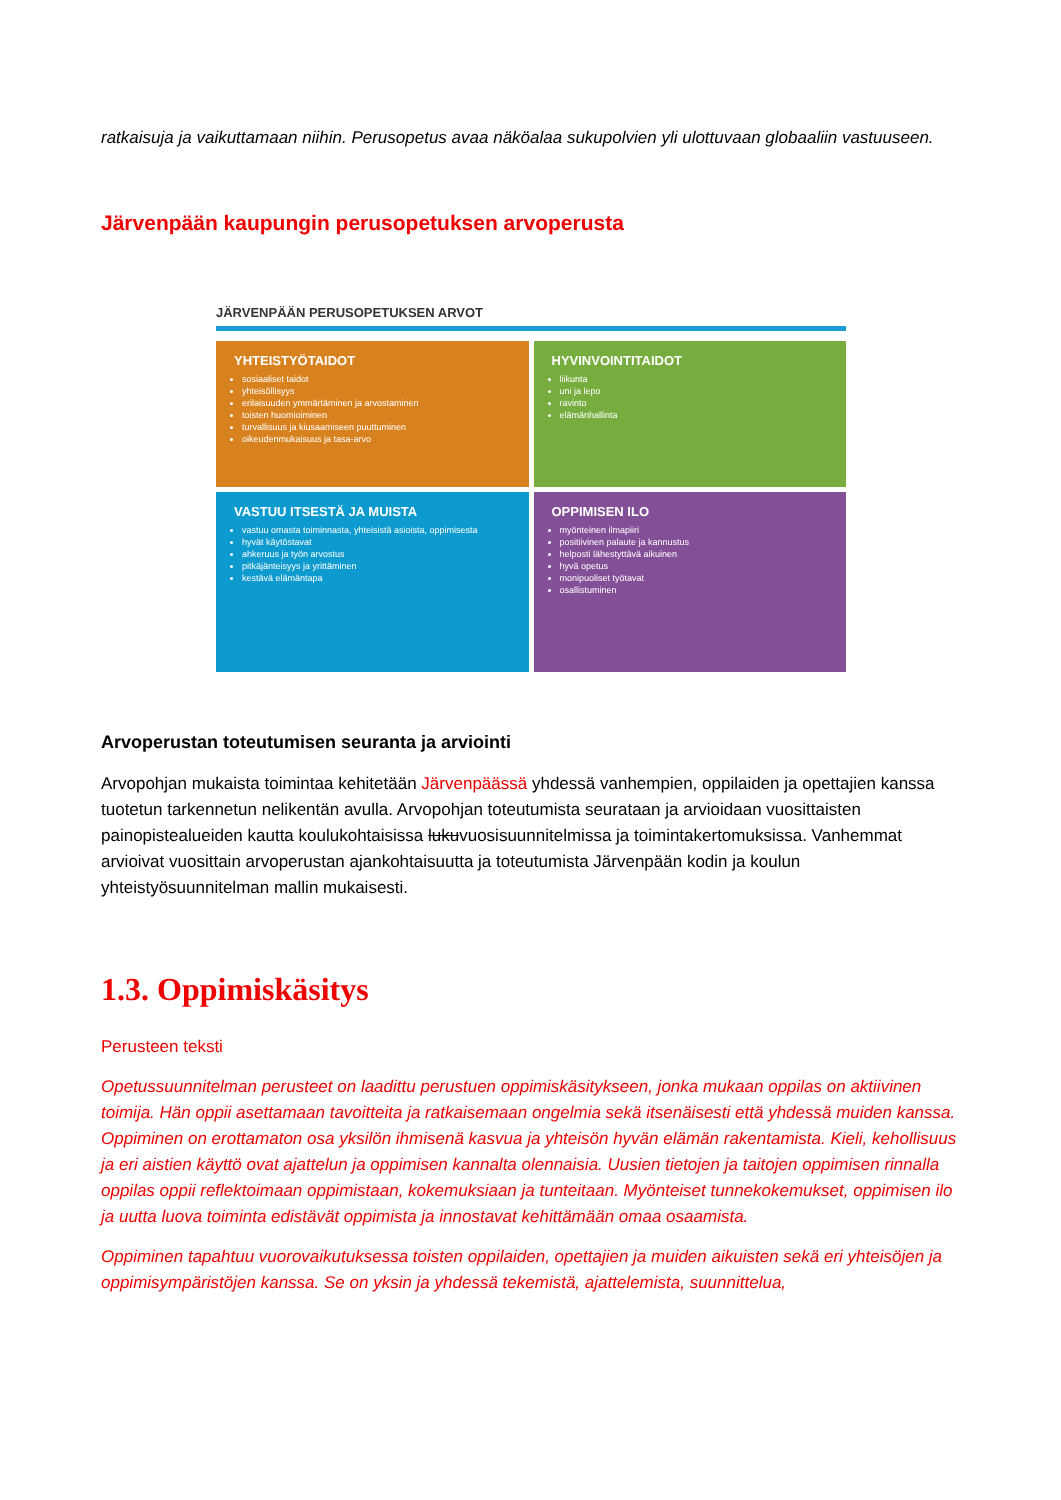ratkaisuja ja vaikuttamaan niihin. Perusopetus avaa näköalaa sukupolvien yli ulottuvaan globaaliin vastuuseen.
Järvenpään kaupungin perusopetuksen arvoperusta
JÄRVENPÄÄN PERUSOPETUKSEN ARVOT
YHTEISTYÖTAIDOT
sosiaaliset taidot
yhteisöllisyys
erilaisuuden ymmärtäminen ja arvostaminen
toisten huomioiminen
turvallisuus ja kiusaamiseen puuttuminen
oikeudenmukaisuus ja tasa-arvo
HYVINVOINTITAIDOT
liikunta
uni ja lepo
ravinto
elämänhallinta
VASTUU ITSESTÄ JA MUISTA
vastuu omasta toiminnasta, yhteisistä asioista, oppimisesta
hyvät käytöstavat
ahkeruus ja työn arvostus
pitkäjänteisyys ja yrittäminen
kestävä elämäntapa
OPPIMISEN ILO
myönteinen ilmapiiri
positiivinen palaute ja kannustus
helposti lähestyttävä aikuinen
hyvä opetus
monipuoliset työtavat
osallistuminen
Arvoperustan toteutumisen seuranta ja arviointi
Arvopohjan mukaista toimintaa kehitetään Järvenpäässä yhdessä vanhempien, oppilaiden ja opettajien kanssa tuotetun tarkennetun nelikentän avulla. Arvopohjan toteutumista seurataan ja arvioidaan vuosittaisten painopistealueiden kautta koulukohtaisissa lukuvuosisuunnitelmissa ja toimintakertomuksissa. Vanhemmat arvioivat vuosittain arvoperustan ajankohtaisuutta ja toteutumista Järvenpään kodin ja koulun yhteistyösuunnitelman mallin mukaisesti.
1.3. Oppimiskäsitys
Perusteen teksti
Opetussuunnitelman perusteet on laadittu perustuen oppimiskäsitykseen, jonka mukaan oppilas on aktiivinen toimija. Hän oppii asettamaan tavoitteita ja ratkaisemaan ongelmia sekä itsenäisesti että yhdessä muiden kanssa. Oppiminen on erottamaton osa yksilön ihmisenä kasvua ja yhteisön hyvän elämän rakentamista. Kieli, kehollisuus ja eri aistien käyttö ovat ajattelun ja oppimisen kannalta olennaisia. Uusien tietojen ja taitojen oppimisen rinnalla oppilas oppii reflektoimaan oppimistaan, kokemuksiaan ja tunteitaan. Myönteiset tunnekokemukset, oppimisen ilo ja uutta luova toiminta edistävät oppimista ja innostavat kehittämään omaa osaamista.
Oppiminen tapahtuu vuorovaikutuksessa toisten oppilaiden, opettajien ja muiden aikuisten sekä eri yhteisöjen ja oppimisympäristöjen kanssa. Se on yksin ja yhdessä tekemistä, ajattelemista, suunnittelua,